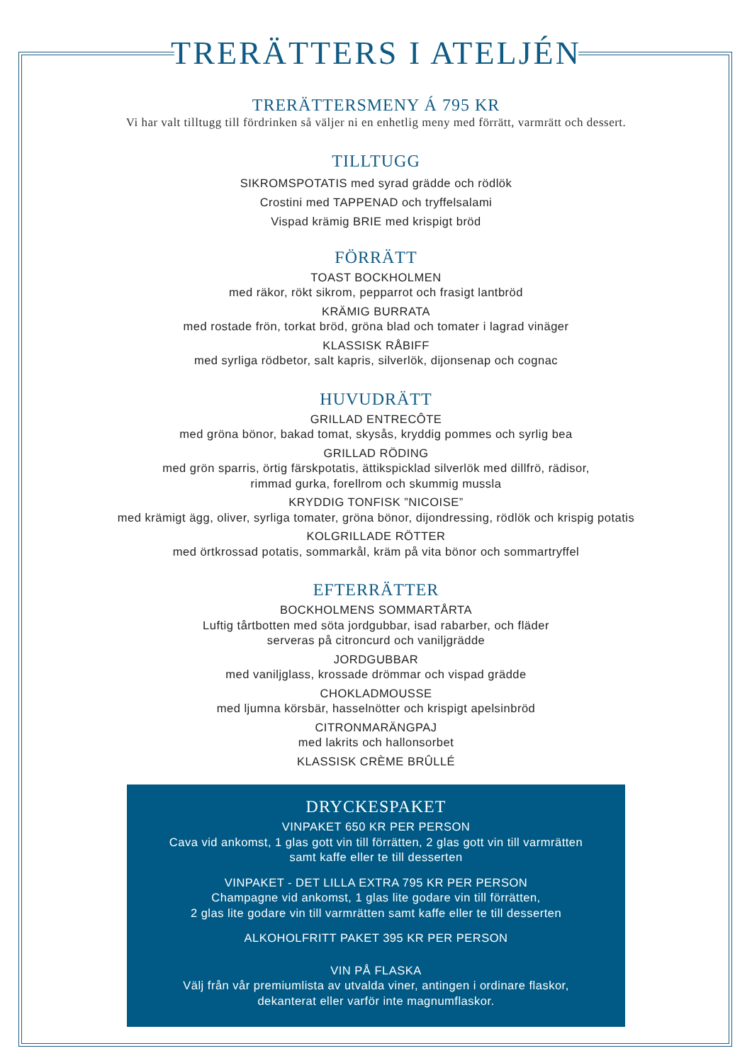TRERÄTTERS I ATELJÉN
TRERÄTTERSMENY Á 795 KR
Vi har valt tilltugg till fördrinken så väljer ni en enhetlig meny med förrätt, varmrätt och dessert.
TILLTUGG
SIKROMSPOTATIS med syrad grädde och rödlök
Crostini med TAPPENAD och tryffelsalami
Vispad krämig BRIE med krispigt bröd
FÖRRÄTT
TOAST BOCKHOLMEN
med räkor, rökt sikrom, pepparrot och frasigt lantbröd
KRÄMIG BURRATA
med rostade frön, torkat bröd, gröna blad och tomater i lagrad vinäger
KLASSISK RÅBIFF
med syrliga rödbetor, salt kapris, silverlök, dijonsenap och cognac
HUVUDRÄTT
GRILLAD ENTRECÔTE
med gröna bönor, bakad tomat, skysås, kryddig pommes och syrlig bea
GRILLAD RÖDING
med grön sparris, örtig färskpotatis, ättikspicklad silverlök med dillfrö, rädisor,
rimmad gurka, forellrom och skummig mussla
KRYDDIG TONFISK ”NICOISE”
med krämigt ägg, oliver, syrliga tomater, gröna bönor, dijondressing, rödlök och krispig potatis
KOLGRILLADE RÖTTER
med örtkrossad potatis, sommarkål, kräm på vita bönor och sommartryffel
EFTERRÄTTER
BOCKHOLMENS SOMMARTÅRTA
Luftig tårtbotten med söta jordgubbar, isad rabarber, och fläder
serveras på citroncurd och vaniljgrädde
JORDGUBBAR
med vaniljglass, krossade drömmar och vispad grädde
CHOKLADMOUSSE
med ljumna körsbär, hasselnötter och krispigt apelsinbröd
CITRONMARÄNGPAJ
med lakrits och hallonsorbet
KLASSISK CRÈME BRÛLLÉ
DRYCKESPAKET
VINPAKET 650 KR PER PERSON
Cava vid ankomst, 1 glas gott vin till förrätten, 2 glas gott vin till varmrätten
samt kaffe eller te till desserten
VINPAKET - DET LILLA EXTRA 795 KR PER PERSON
Champagne vid ankomst, 1 glas lite godare vin till förrätten,
2 glas lite godare vin till varmrätten samt kaffe eller te till desserten
ALKOHOLFRITT PAKET 395 KR PER PERSON
VIN PÅ FLASKA
Välj från vår premiumlista av utvalda viner, antingen i ordinare flaskor,
dekanterat eller varför inte magnumflaskor.